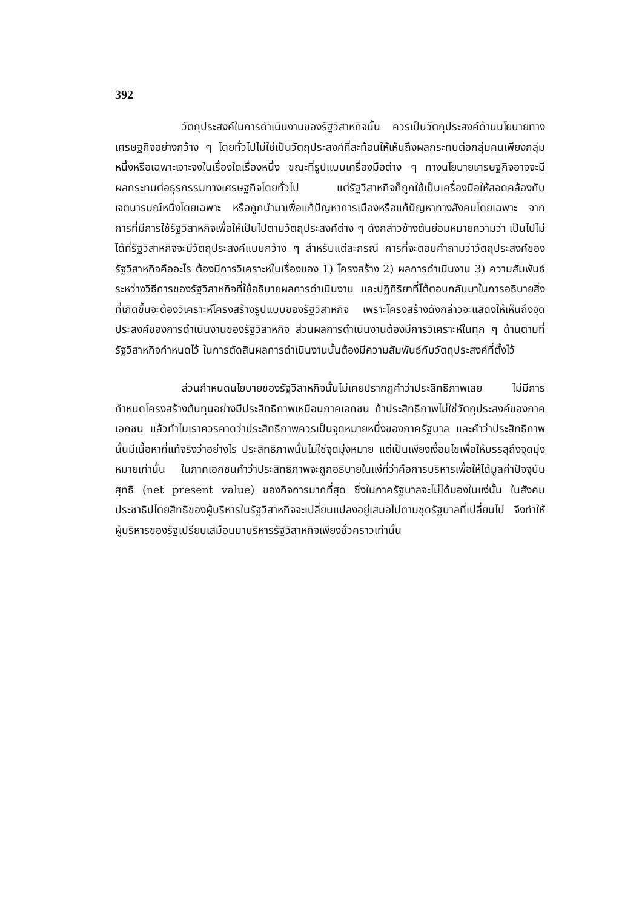392
วัตถุประสงค์ในการดำเนินงานของรัฐวิสาหกิจนั้น ควรเป็นวัตถุประสงค์ด้านนโยบายทางเศรษฐกิจอย่างกว้าง ๆ โดยทั่วไปไม่ใช่เป็นวัตถุประสงค์ที่สะท้อนให้เห็นถึงผลกระทบต่อกลุ่มคนเพียงกลุ่มหนึ่งหรือเฉพาะเจาะจงในเรื่องใดเรื่องหนึ่ง ขณะที่รูปแบบเครื่องมือต่าง ๆ ทางนโยบายเศรษฐกิจอาจจะมีผลกระทบต่อธุรกรรมทางเศรษฐกิจโดยทั่วไป แต่รัฐวิสาหกิจก็ถูกใช้เป็นเครื่องมือให้สอดคล้องกับเจตนารมณ์หนึ่งโดยเฉพาะ หรือถูกนำมาเพื่อแก้ปัญหาการเมืองหรือแก้ปัญหาทางสังคมโดยเฉพาะ จากการที่มีการใช้รัฐวิสาหกิจเพื่อให้เป็นไปตามวัตถุประสงค์ต่าง ๆ ดังกล่าวข้างต้นย่อมหมายความว่า เป็นไปไม่ได้ที่รัฐวิสาหกิจจะมีวัตถุประสงค์แบบกว้าง ๆ สำหรับแต่ละกรณี การที่จะตอบคำถามว่าวัตถุประสงค์ของรัฐวิสาหกิจคืออะไร ต้องมีการวิเคราะห์ในเรื่องของ 1) โครงสร้าง 2) ผลการดำเนินงาน 3) ความสัมพันธ์ระหว่างวิธีการของรัฐวิสาหกิจที่ใช้อธิบายผลการดำเนินงาน และปฏิกิริยาที่โต้ตอบกลับมาในการอธิบายสิ่งที่เกิดขึ้นจะต้องวิเคราะห์โครงสร้างรูปแบบของรัฐวิสาหกิจ เพราะโครงสร้างดังกล่าวจะแสดงให้เห็นถึงจุดประสงค์ของการดำเนินงานของรัฐวิสาหกิจ ส่วนผลการดำเนินงานต้องมีการวิเคราะห์ในทุก ๆ ด้านตามที่รัฐวิสาหกิจกำหนดไว้ ในการตัดสินผลการดำเนินงานนั้นต้องมีความสัมพันธ์กับวัตถุประสงค์ที่ตั้งไว้
ส่วนกำหนดนโยบายของรัฐวิสาหกิจนั้นไม่เคยปรากฏคำว่าประสิทธิภาพเลย ไม่มีการกำหนดโครงสร้างต้นทุนอย่างมีประสิทธิภาพเหมือนภาคเอกชน ถ้าประสิทธิภาพไม่ใช่วัตถุประสงค์ของภาคเอกชน แล้วทำไมเราควรคาดว่าประสิทธิภาพควรเป็นจุดหมายหนึ่งของภาครัฐบาล และคำว่าประสิทธิภาพนั้นมีเนื้อหาที่แท้จริงว่าอย่างไร ประสิทธิภาพนั้นไม่ใช่จุดมุ่งหมาย แต่เป็นเพียงเงื่อนไขเพื่อให้บรรลุถึงจุดมุ่งหมายเท่านั้น ในภาคเอกชนคำว่าประสิทธิภาพจะถูกอธิบายในแง่ที่ว่าคือการบริหารเพื่อให้ได้มูลค่าปัจจุบันสุทธิ (net present value) ของกิจการมากที่สุด ซึ่งในภาครัฐบาลจะไม่ได้มองในแง่นั้น ในสังคมประชาธิปไตยสิทธิของผู้บริหารในรัฐวิสาหกิจจะเปลี่ยนแปลงอยู่เสมอไปตามชุดรัฐบาลที่เปลี่ยนไป จึงทำให้ผู้บริหารของรัฐเปรียบเสมือนมาบริหารรัฐวิสาหกิจเพียงชั่วคราวเท่านั้น